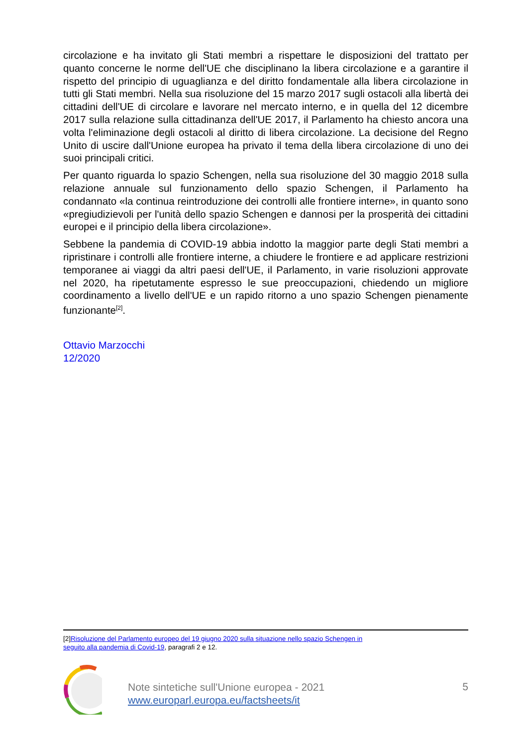circolazione e ha invitato gli Stati membri a rispettare le disposizioni del trattato per quanto concerne le norme dell'UE che disciplinano la libera circolazione e a garantire il rispetto del principio di uguaglianza e del diritto fondamentale alla libera circolazione in tutti gli Stati membri. Nella sua risoluzione del 15 marzo 2017 sugli ostacoli alla libertà dei cittadini dell'UE di circolare e lavorare nel mercato interno, e in quella del 12 dicembre 2017 sulla relazione sulla cittadinanza dell'UE 2017, il Parlamento ha chiesto ancora una volta l'eliminazione degli ostacoli al diritto di libera circolazione. La decisione del Regno Unito di uscire dall'Unione europea ha privato il tema della libera circolazione di uno dei suoi principali critici.
Per quanto riguarda lo spazio Schengen, nella sua risoluzione del 30 maggio 2018 sulla relazione annuale sul funzionamento dello spazio Schengen, il Parlamento ha condannato «la continua reintroduzione dei controlli alle frontiere interne», in quanto sono «pregiudizievoli per l'unità dello spazio Schengen e dannosi per la prosperità dei cittadini europei e il principio della libera circolazione».
Sebbene la pandemia di COVID-19 abbia indotto la maggior parte degli Stati membri a ripristinare i controlli alle frontiere interne, a chiudere le frontiere e ad applicare restrizioni temporanee ai viaggi da altri paesi dell'UE, il Parlamento, in varie risoluzioni approvate nel 2020, ha ripetutamente espresso le sue preoccupazioni, chiedendo un migliore coordinamento a livello dell'UE e un rapido ritorno a uno spazio Schengen pienamente funzionante<sup>[2]</sup>.
Ottavio Marzocchi
12/2020
[2]Risoluzione del Parlamento europeo del 19 giugno 2020 sulla situazione nello spazio Schengen in
seguito alla pandemia di Covid-19, paragrafi 2 e 12.
Note sintetiche sull'Unione europea - 2021
www.europarl.europa.eu/factsheets/it
5